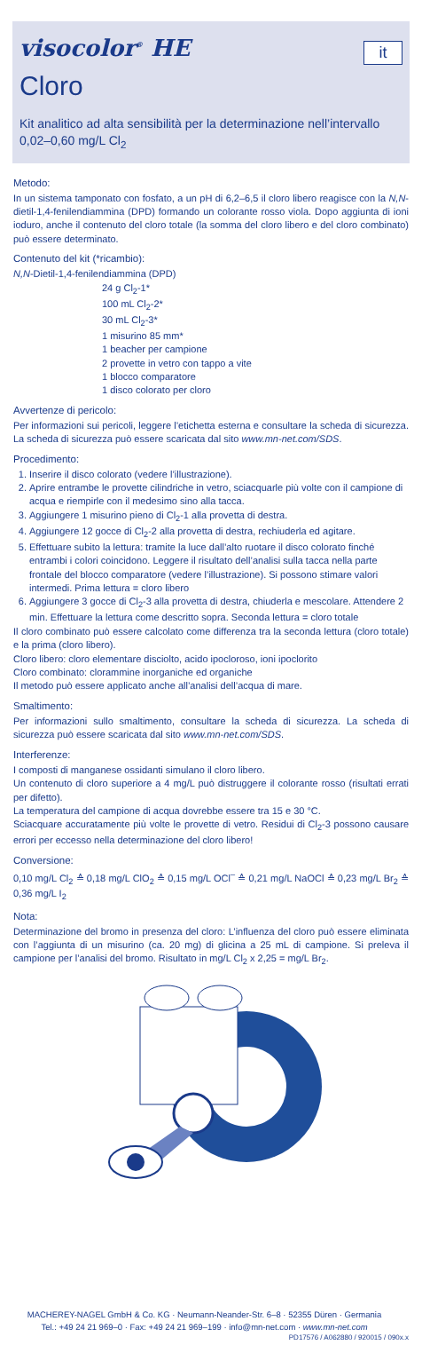visocolor<sup>®</sup> HE
it
Cloro
Kit analitico ad alta sensibilità per la determinazione nell’intervallo 0,02–0,60 mg/L Cl<sub>2</sub>
Metodo:
In un sistema tamponato con fosfato, a un pH di 6,2–6,5 il cloro libero reagisce con la N,N-dietil-1,4-fenilendiammina (DPD) formando un colorante rosso viola. Dopo aggiunta di ioni ioduro, anche il contenuto del cloro totale (la somma del cloro libero e del cloro combinato) può essere determinato.
Contenuto del kit (*ricambio):
N,N-Dietil-1,4-fenilendiammina (DPD)
24 g Cl<sub>2</sub>-1*
100 mL Cl<sub>2</sub>-2*
30 mL Cl<sub>2</sub>-3*
1 misurino 85 mm*
1 beacher per campione
2 provette in vetro con tappo a vite
1 blocco comparatore
1 disco colorato per cloro
Avvertenze di pericolo:
Per informazioni sui pericoli, leggere l’etichetta esterna e consultare la scheda di sicurezza. La scheda di sicurezza può essere scaricata dal sito www.mn-net.com/SDS.
Procedimento:
1. Inserire il disco colorato (vedere l’illustrazione).
2. Aprire entrambe le provette cilindriche in vetro, sciacquarle più volte con il campione di acqua e riempirle con il medesimo sino alla tacca.
3. Aggiungere 1 misurino pieno di Cl<sub>2</sub>-1 alla provetta di destra.
4. Aggiungere 12 gocce di Cl<sub>2</sub>-2 alla provetta di destra, rechiuderla ed agitare.
5. Effettuare subito la lettura: tramite la luce dall’alto ruotare il disco colorato finché entrambi i colori coincidono. Leggere il risultato dell’analisi sulla tacca nella parte frontale del blocco comparatore (vedere l’illustrazione). Si possono stimare valori intermedi. Prima lettura = cloro libero
6. Aggiungere 3 gocce di Cl<sub>2</sub>-3 alla provetta di destra, chiuderla e mescolare. Attendere 2 min. Effettuare la lettura come descritto sopra. Seconda lettura = cloro totale
Il cloro combinato può essere calcolato come differenza tra la seconda lettura (cloro totale) e la prima (cloro libero).
Cloro libero: cloro elementare disciolto, acido ipocloroso, ioni ipoclorito
Cloro combinato: clorammine inorganiche ed organiche
Il metodo può essere applicato anche all’analisi dell’acqua di mare.
Smaltimento:
Per informazioni sullo smaltimento, consultare la scheda di sicurezza. La scheda di sicurezza può essere scaricata dal sito www.mn-net.com/SDS.
Interferenze:
I composti di manganese ossidanti simulano il cloro libero.
Un contenuto di cloro superiore a 4 mg/L può distruggere il colorante rosso (risultati errati per difetto).
La temperatura del campione di acqua dovrebbe essere tra 15 e 30 °C.
Sciacquare accuratamente più volte le provette di vetro. Residui di Cl<sub>2</sub>-3 possono causare errori per eccesso nella determinazione del cloro libero!
Conversione:
0,10 mg/L Cl<sub>2</sub> ≙ 0,18 mg/L ClO<sub>2</sub> ≙ 0,15 mg/L OCl<sup>–</sup> ≙ 0,21 mg/L NaOCl ≙ 0,23 mg/L Br<sub>2</sub> ≙ 0,36 mg/L I<sub>2</sub>
Nota:
Determinazione del bromo in presenza del cloro: L’influenza del cloro può essere eliminata con l’aggiunta di un misurino (ca. 20 mg) di glicina a 25 mL di campione. Si preleva il campione per l’analisi del bromo. Risultato in mg/L Cl<sub>2</sub> x 2,25 = mg/L Br<sub>2</sub>.
MACHEREY-NAGEL GmbH & Co. KG · Neumann-Neander-Str. 6–8 · 52355 Düren · Germania
Tel.: +49 24 21 969–0 · Fax: +49 24 21 969–199 · info@mn-net.com · www.mn-net.com
PD17576 / A062880 / 920015 / 090x.x